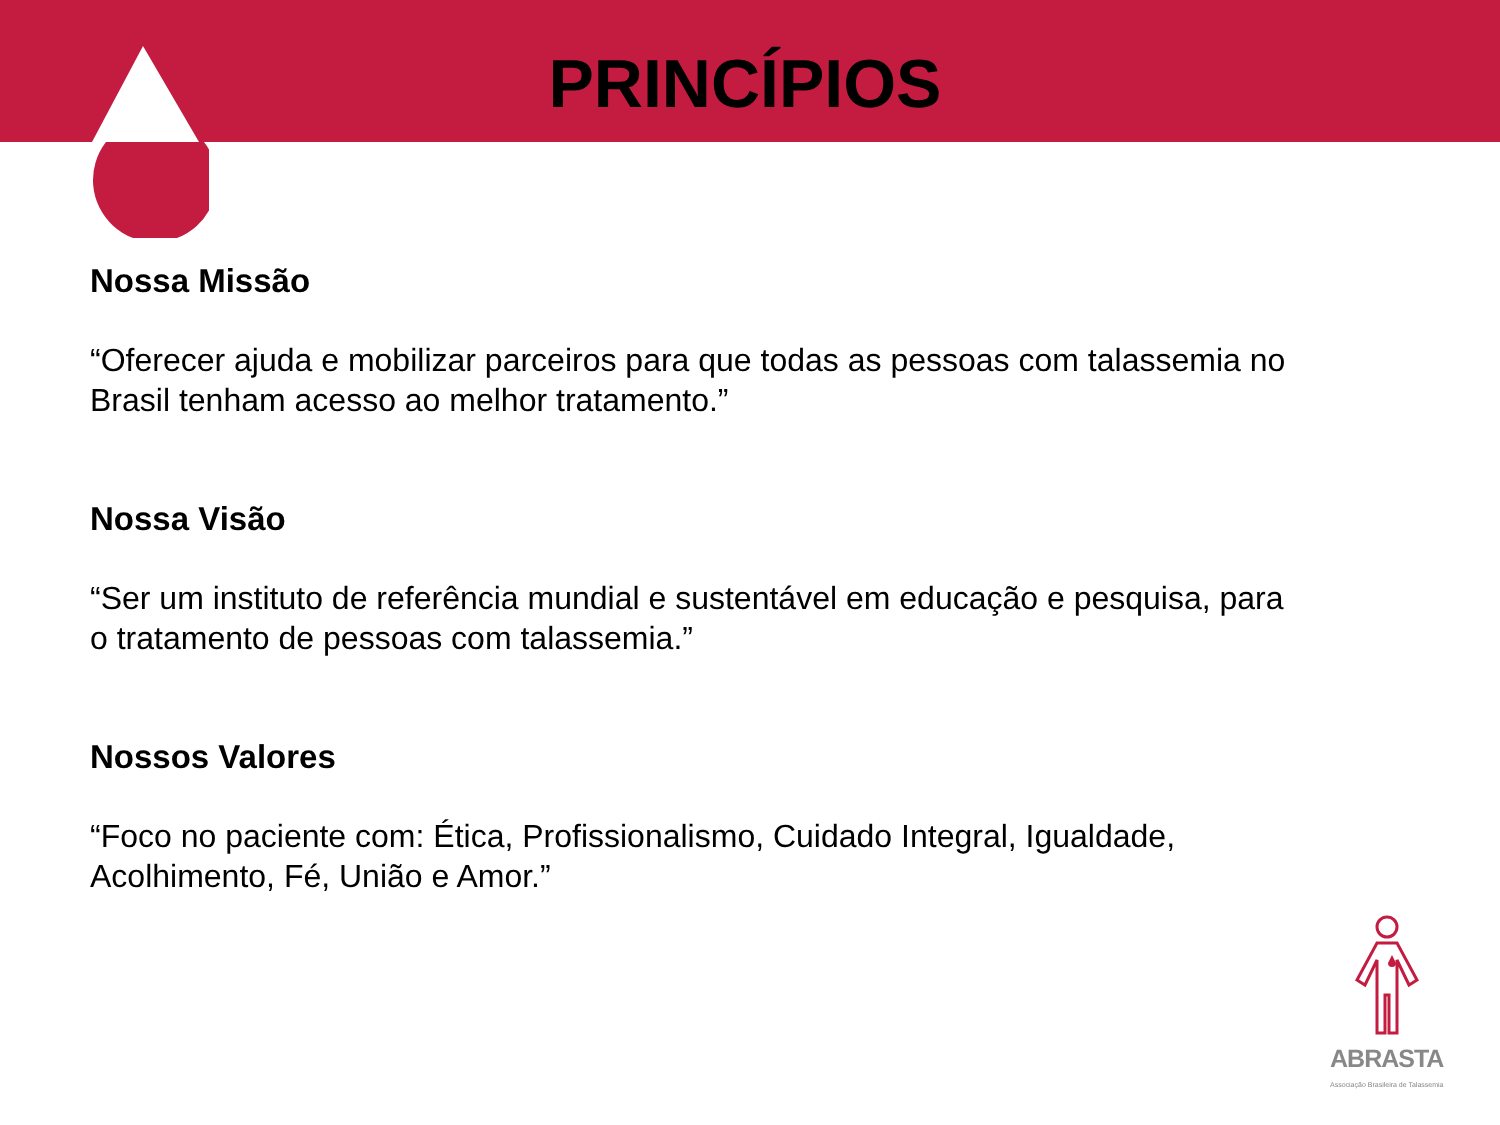PRINCÍPIOS
Nossa Missão
“Oferecer ajuda e mobilizar parceiros para que todas as pessoas com talassemia no Brasil tenham acesso ao melhor tratamento.”
Nossa Visão
“Ser um instituto de referência mundial e sustentável em educação e pesquisa, para o tratamento de pessoas com talassemia.”
Nossos Valores
“Foco no paciente com: Ética, Profissionalismo, Cuidado Integral, Igualdade, Acolhimento, Fé, União e Amor.”
ABRASTA
Associação Brasileira de Talassemia